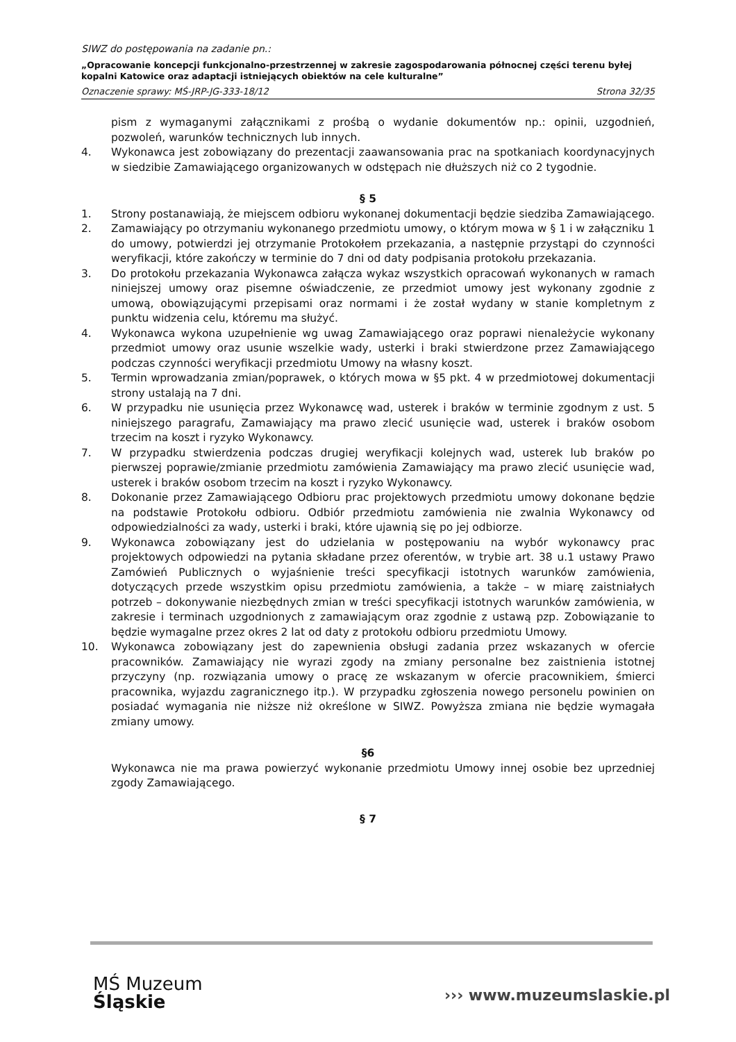SIWZ do postępowania na zadanie pn.:
„Opracowanie koncepcji funkcjonalno-przestrzennej w zakresie zagospodarowania północnej części terenu byłej kopalni Katowice oraz adaptacji istniejących obiektów na cele kulturalne”
Oznaczenie sprawy: MŚ-JRP-JG-333-18/12 Strona 32/35
pism z wymaganymi załącznikami z prośbą o wydanie dokumentów np.: opinii, uzgodnień, pozwoleń, warunków technicznych lub innych.
4. Wykonawca jest zobowiązany do prezentacji zaawansowania prac na spotkaniach koordynacyjnych w siedzibie Zamawiającego organizowanych w odstępach nie dłuższych niż co 2 tygodnie.
§ 5
1. Strony postanawiają, że miejscem odbioru wykonanej dokumentacji będzie siedziba Zamawiającego.
2. Zamawiający po otrzymaniu wykonanego przedmiotu umowy, o którym mowa w § 1 i w załączniku 1 do umowy, potwierdzi jej otrzymanie Protokołem przekazania, a następnie przystąpi do czynności weryfikacji, które zakończy w terminie do 7 dni od daty podpisania protokołu przekazania.
3. Do protokołu przekazania Wykonawca załącza wykaz wszystkich opracowań wykonanych w ramach niniejszej umowy oraz pisemne oświadczenie, ze przedmiot umowy jest wykonany zgodnie z umową, obowiązującymi przepisami oraz normami i że został wydany w stanie kompletnym z punktu widzenia celu, któremu ma służyć.
4. Wykonawca wykona uzupełnienie wg uwag Zamawiającego oraz poprawi nienależycie wykonany przedmiot umowy oraz usunie wszelkie wady, usterki i braki stwierdzone przez Zamawiającego podczas czynności weryfikacji przedmiotu Umowy na własny koszt.
5. Termin wprowadzania zmian/poprawek, o których mowa w §5 pkt. 4 w przedmiotowej dokumentacji strony ustalają na 7 dni.
6. W przypadku nie usunięcia przez Wykonawcę wad, usterek i braków w terminie zgodnym z ust. 5 niniejszego paragrafu, Zamawiający ma prawo zlecić usunięcie wad, usterek i braków osobom trzecim na koszt i ryzyko Wykonawcy.
7. W przypadku stwierdzenia podczas drugiej weryfikacji kolejnych wad, usterek lub braków po pierwszej poprawie/zmianie przedmiotu zamówienia Zamawiający ma prawo zlecić usunięcie wad, usterek i braków osobom trzecim na koszt i ryzyko Wykonawcy.
8. Dokonanie przez Zamawiającego Odbioru prac projektowych przedmiotu umowy dokonane będzie na podstawie Protokołu odbioru. Odbiór przedmiotu zamówienia nie zwalnia Wykonawcy od odpowiedzialności za wady, usterki i braki, które ujawnią się po jej odbiorze.
9. Wykonawca zobowiązany jest do udzielania w postępowaniu na wybór wykonawcy prac projektowych odpowiedzi na pytania składane przez oferentów, w trybie art. 38 u.1 ustawy Prawo Zamówień Publicznych o wyjaśnienie treści specyfikacji istotnych warunków zamówienia, dotyczących przede wszystkim opisu przedmiotu zamówienia, a także – w miarę zaistniałych potrzeb – dokonywanie niezbędnych zmian w treści specyfikacji istotnych warunków zamówienia, w zakresie i terminach uzgodnionych z zamawiającym oraz zgodnie z ustawą pzp. Zobowiązanie to będzie wymagalne przez okres 2 lat od daty z protokołu odbioru przedmiotu Umowy.
10. Wykonawca zobowiązany jest do zapewnienia obsługi zadania przez wskazanych w ofercie pracowników. Zamawiający nie wyrazi zgody na zmiany personalne bez zaistnienia istotnej przyczyny (np. rozwiązania umowy o pracę ze wskazanym w ofercie pracownikiem, śmierci pracownika, wyjazdu zagranicznego itp.). W przypadku zgłoszenia nowego personelu powinien on posiadać wymagania nie niższe niż określone w SIWZ. Powyższa zmiana nie będzie wymagała zmiany umowy.
§6
Wykonawca nie ma prawa powierzyć wykonanie przedmiotu Umowy innej osobie bez uprzedniej zgody Zamawiającego.
§ 7
MŚ Muzeum
Śląskie
››› www.muzeumslaskie.pl